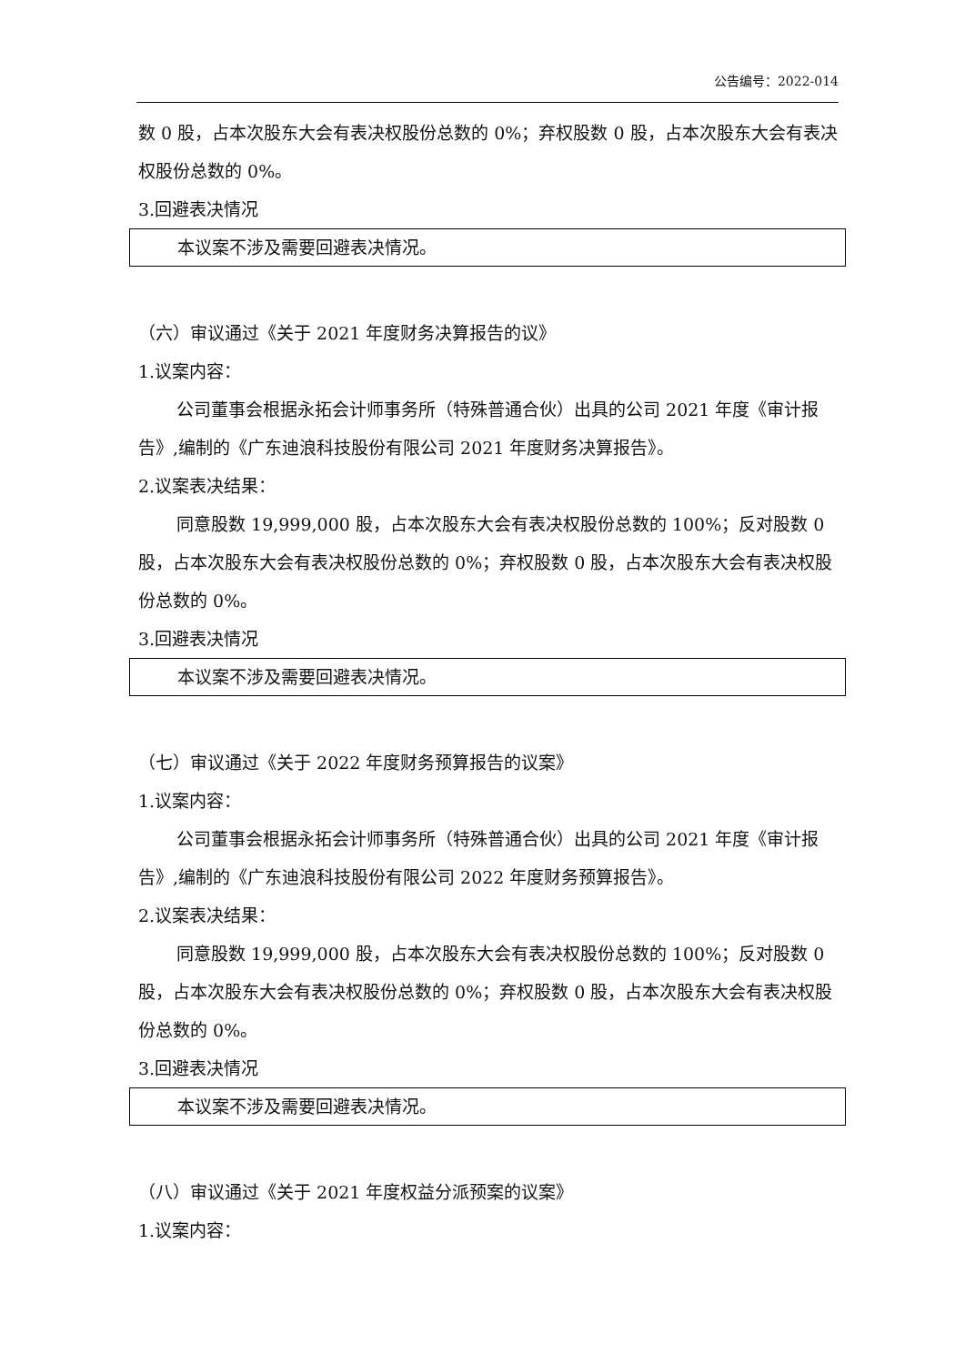公告编号：2022-014
数 0 股，占本次股东大会有表决权股份总数的 0%；弃权股数 0 股，占本次股东大会有表决权股份总数的 0%。
3.回避表决情况
本议案不涉及需要回避表决情况。
（六）审议通过《关于 2021 年度财务决算报告的议》
1.议案内容：
公司董事会根据永拓会计师事务所（特殊普通合伙）出具的公司 2021 年度《审计报告》,编制的《广东迪浪科技股份有限公司 2021 年度财务决算报告》。
2.议案表决结果：
同意股数 19,999,000 股，占本次股东大会有表决权股份总数的 100%；反对股数 0 股，占本次股东大会有表决权股份总数的 0%；弃权股数 0 股，占本次股东大会有表决权股份总数的 0%。
3.回避表决情况
本议案不涉及需要回避表决情况。
（七）审议通过《关于 2022 年度财务预算报告的议案》
1.议案内容：
公司董事会根据永拓会计师事务所（特殊普通合伙）出具的公司 2021 年度《审计报告》,编制的《广东迪浪科技股份有限公司 2022 年度财务预算报告》。
2.议案表决结果：
同意股数 19,999,000 股，占本次股东大会有表决权股份总数的 100%；反对股数 0 股，占本次股东大会有表决权股份总数的 0%；弃权股数 0 股，占本次股东大会有表决权股份总数的 0%。
3.回避表决情况
本议案不涉及需要回避表决情况。
（八）审议通过《关于 2021 年度权益分派预案的议案》
1.议案内容：